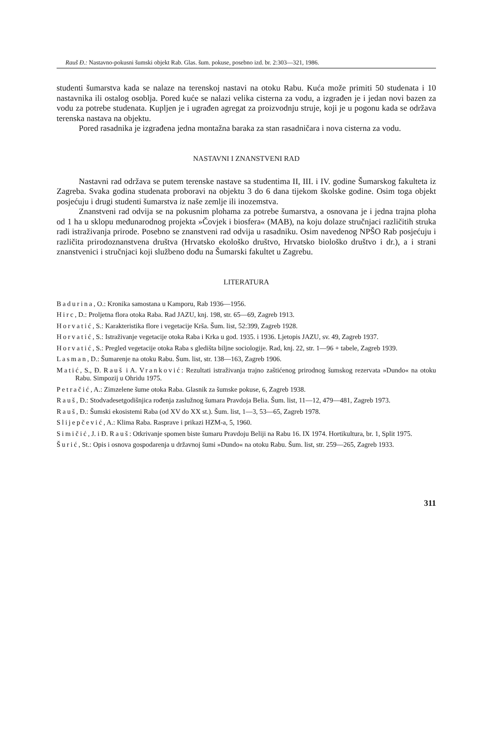Rauš Đ.: Nastavno-pokusni šumski objekt Rab. Glas. šum. pokuse, posebno izd. br. 2:303—321, 1986.
studenti šumarstva kada se nalaze na terenskoj nastavi na otoku Rabu. Kuća može primiti 50 studenata i 10 nastavnika ili ostalog osoblja. Pored kuće se nalazi velika cisterna za vodu, a izgrađen je i jedan novi bazen za vodu za potrebe studenata. Kupljen je i ugrađen agregat za proizvodnju struje, koji je u pogonu kada se održava terenska nastava na objektu.
Pored rasadnika je izgrađena jedna montažna baraka za stan rasadničara i nova cisterna za vodu.
NASTAVNI I ZNANSTVENI RAD
Nastavni rad održava se putem terenske nastave sa studentima II, III. i IV. godine Šumarskog fakulteta iz Zagreba. Svaka godina studenata proboravi na objektu 3 do 6 dana tijekom školske godine. Osim toga objekt posjećuju i drugi studenti šumarstva iz naše zemlje ili inozemstva.
Znanstveni rad odvija se na pokusnim plohama za potrebe šumarstva, a osnovana je i jedna trajna ploha od 1 ha u sklopu međunarodnog projekta »Čovjek i biosfera« (MAB), na koju dolaze stručnjaci različitih struka radi istraživanja prirode. Posebno se znanstveni rad odvija u rasadniku. Osim navedenog NPŠO Rab posjećuju i različita prirodoznanstvena društva (Hrvatsko ekološko društvo, Hrvatsko biološko društvo i dr.), a i strani znanstvenici i stručnjaci koji službeno dođu na Šumarski fakultet u Zagrebu.
LITERATURA
Badurina, O.: Kronika samostana u Kamporu, Rab 1936—1956.
Hirc, D.: Proljetna flora otoka Raba. Rad JAZU, knj. 198, str. 65—69, Zagreb 1913.
Horvatić, S.: Karakteristika flore i vegetacije Krša. Šum. list, 52:399, Zagreb 1928.
Horvatić, S.: Istraživanje vegetacije otoka Raba i Krka u god. 1935. i 1936. Ljetopis JAZU, sv. 49, Zagreb 1937.
Horvatić, S.: Pregled vegetacije otoka Raba s gledišta biljne sociologije. Rad, knj. 22, str. 1—96 + tabele, Zagreb 1939.
Lasman, D.: Šumarenje na otoku Rabu. Šum. list, str. 138—163, Zagreb 1906.
Matić, S., Đ. Rauš i A. Vranković: Rezultati istraživanja trajno zaštićenog prirodnog šumskog rezervata »Dundo« na otoku Rabu. Simpozij u Ohridu 1975.
Petračić, A.: Zimzelene šume otoka Raba. Glasnik za šumske pokuse, 6, Zagreb 1938.
Rauš, Đ.: Stodvadesetgodišnjica rođenja zaslužnog šumara Pravdoja Belia. Šum. list, 11—12, 479—481, Zagreb 1973.
Rauš, Đ.: Šumski ekosistemi Raba (od XV do XX st.). Šum. list, 1—3, 53—65, Zagreb 1978.
Slijepčević, A.: Klima Raba. Rasprave i prikazi HZM-a, 5, 1960.
Simičić, J. i Đ. Rauš: Otkrivanje spomen biste šumaru Pravdoju Beliji na Rabu 16. IX 1974. Hortikultura, br. 1, Split 1975.
Šurić, St.: Opis i osnova gospodarenja u državnoj šumi »Dundo« na otoku Rabu. Šum. list, str. 259—265, Zagreb 1933.
311